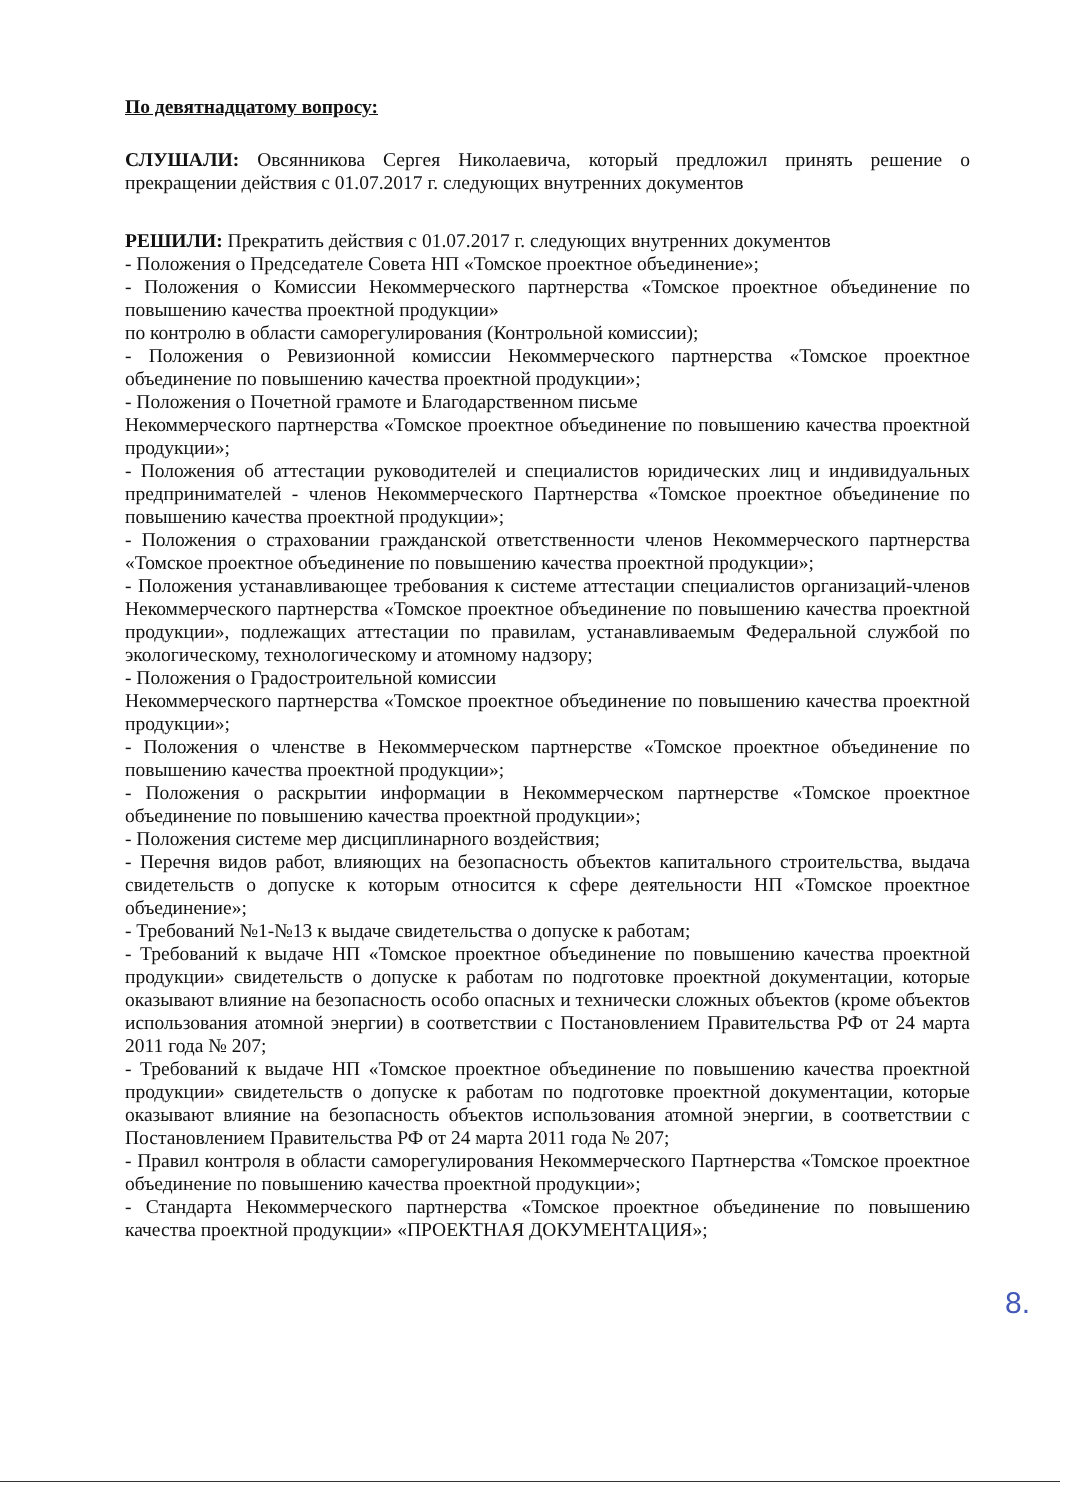По девятнадцатому вопросу:
СЛУШАЛИ: Овсянникова Сергея Николаевича, который предложил принять решение о прекращении действия с 01.07.2017 г. следующих внутренних документов
РЕШИЛИ: Прекратить действия с 01.07.2017 г. следующих внутренних документов
- Положения о Председателе Совета НП «Томское проектное объединение»;
- Положения о Комиссии Некоммерческого партнерства «Томское проектное объединение по повышению качества проектной продукции»
по контролю в области саморегулирования (Контрольной комиссии);
- Положения о Ревизионной комиссии Некоммерческого партнерства «Томское проектное объединение по повышению качества проектной продукции»;
- Положения о Почетной грамоте и Благодарственном письме
Некоммерческого партнерства «Томское проектное объединение по повышению качества проектной продукции»;
- Положения об аттестации руководителей и специалистов юридических лиц и индивидуальных предпринимателей - членов Некоммерческого Партнерства «Томское проектное объединение по повышению качества проектной продукции»;
- Положения о страховании гражданской ответственности членов Некоммерческого партнерства «Томское проектное объединение по повышению качества проектной продукции»;
- Положения устанавливающее требования к системе аттестации специалистов организаций-членов Некоммерческого партнерства «Томское проектное объединение по повышению качества проектной продукции», подлежащих аттестации по правилам, устанавливаемым Федеральной службой по экологическому, технологическому и атомному надзору;
- Положения о Градостроительной комиссии
Некоммерческого партнерства «Томское проектное объединение по повышению качества проектной продукции»;
- Положения о членстве в Некоммерческом партнерстве «Томское проектное объединение по повышению качества проектной продукции»;
- Положения о раскрытии информации в Некоммерческом партнерстве «Томское проектное объединение по повышению качества проектной продукции»;
- Положения системе мер дисциплинарного воздействия;
- Перечня видов работ, влияющих на безопасность объектов капитального строительства, выдача свидетельств о допуске к которым относится к сфере деятельности НП «Томское проектное объединение»;
- Требований №1-№13 к выдаче свидетельства о допуске к работам;
- Требований к выдаче НП «Томское проектное объединение по повышению качества проектной продукции» свидетельств о допуске к работам по подготовке проектной документации, которые оказывают влияние на безопасность особо опасных и технически сложных объектов (кроме объектов использования атомной энергии) в соответствии с Постановлением Правительства РФ от 24 марта 2011 года № 207;
- Требований к выдаче НП «Томское проектное объединение по повышению качества проектной продукции» свидетельств о допуске к работам по подготовке проектной документации, которые оказывают влияние на безопасность объектов использования атомной энергии, в соответствии с Постановлением Правительства РФ от 24 марта 2011 года № 207;
- Правил контроля в области саморегулирования Некоммерческого Партнерства «Томское проектное объединение по повышению качества проектной продукции»;
- Стандарта Некоммерческого партнерства «Томское проектное объединение по повышению качества проектной продукции» «ПРОЕКТНАЯ ДОКУМЕНТАЦИЯ»;
8.